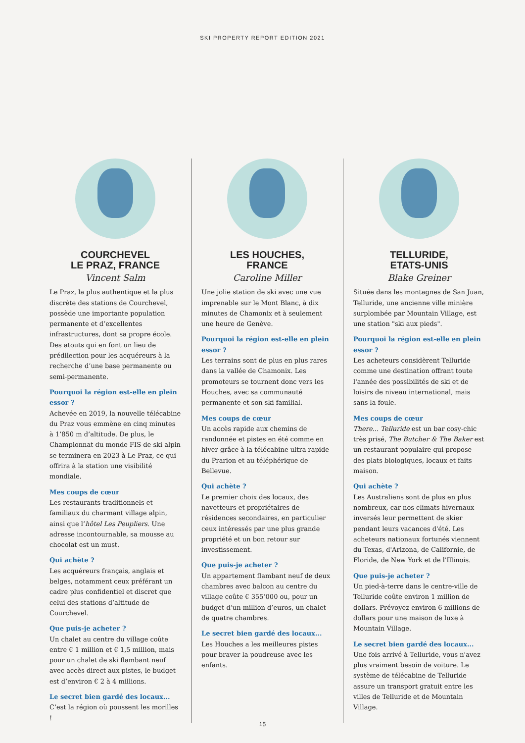SKI PROPERTY REPORT EDITION 2021
COURCHEVEL
LE PRAZ, FRANCE
Vincent Salm
Le Praz, la plus authentique et la plus discrète des stations de Courchevel, possède une importante population permanente et d’excellentes infrastructures, dont sa propre école. Des atouts qui en font un lieu de prédilection pour les acquéreurs à la recherche d’une base permanente ou semi-permanente.
Pourquoi la région est-elle en plein essor ?
Achevée en 2019, la nouvelle télécabine du Praz vous emmène en cinq minutes à 1’850 m d’altitude. De plus, le Championnat du monde FIS de ski alpin se terminera en 2023 à Le Praz, ce qui offrira à la station une visibilité mondiale.
Mes coups de cœur
Les restaurants traditionnels et familiaux du charmant village alpin, ainsi que l’hôtel Les Peupliers. Une adresse incontournable, sa mousse au chocolat est un must.
Qui achète ?
Les acquéreurs français, anglais et belges, notamment ceux préférant un cadre plus confidentiel et discret que celui des stations d’altitude de Courchevel.
Que puis-je acheter ?
Un chalet au centre du village coûte entre € 1 million et € 1,5 million, mais pour un chalet de ski flambant neuf avec accès direct aux pistes, le budget est d’environ € 2 à 4 millions.
Le secret bien gardé des locaux...
C’est la région où poussent les morilles !
LES HOUCHES,
FRANCE
Caroline Miller
Une jolie station de ski avec une vue imprenable sur le Mont Blanc, à dix minutes de Chamonix et à seulement une heure de Genève.
Pourquoi la région est-elle en plein essor ?
Les terrains sont de plus en plus rares dans la vallée de Chamonix. Les promoteurs se tournent donc vers les Houches, avec sa communauté permanente et son ski familial.
Mes coups de cœur
Un accès rapide aux chemins de randonnée et pistes en été comme en hiver grâce à la télécabine ultra rapide du Prarion et au téléphérique de Bellevue.
Qui achète ?
Le premier choix des locaux, des navetteurs et propriétaires de résidences secondaires, en particulier ceux intéressés par une plus grande propriété et un bon retour sur investissement.
Que puis-je acheter ?
Un appartement flambant neuf de deux chambres avec balcon au centre du village coûte € 355’000 ou, pour un budget d’un million d’euros, un chalet de quatre chambres.
Le secret bien gardé des locaux...
Les Houches a les meilleures pistes pour braver la poudreuse avec les enfants.
TELLURIDE,
ETATS-UNIS
Blake Greiner
Située dans les montagnes de San Juan, Telluride, une ancienne ville minière surplombée par Mountain Village, est une station "ski aux pieds".
Pourquoi la région est-elle en plein essor ?
Les acheteurs considèrent Telluride comme une destination offrant toute l'année des possibilités de ski et de loisirs de niveau international, mais sans la foule.
Mes coups de cœur
There... Telluride est un bar cosy-chic très prisé, The Butcher & The Baker est un restaurant populaire qui propose des plats biologiques, locaux et faits maison.
Qui achète ?
Les Australiens sont de plus en plus nombreux, car nos climats hivernaux inversés leur permettent de skier pendant leurs vacances d'été. Les acheteurs nationaux fortunés viennent du Texas, d'Arizona, de Californie, de Floride, de New York et de l'Illinois.
Que puis-je acheter ?
Un pied-à-terre dans le centre-ville de Telluride coûte environ 1 million de dollars. Prévoyez environ 6 millions de dollars pour une maison de luxe à Mountain Village.
Le secret bien gardé des locaux...
Une fois arrivé à Telluride, vous n'avez plus vraiment besoin de voiture. Le système de télécabine de Telluride assure un transport gratuit entre les villes de Telluride et de Mountain Village.
15